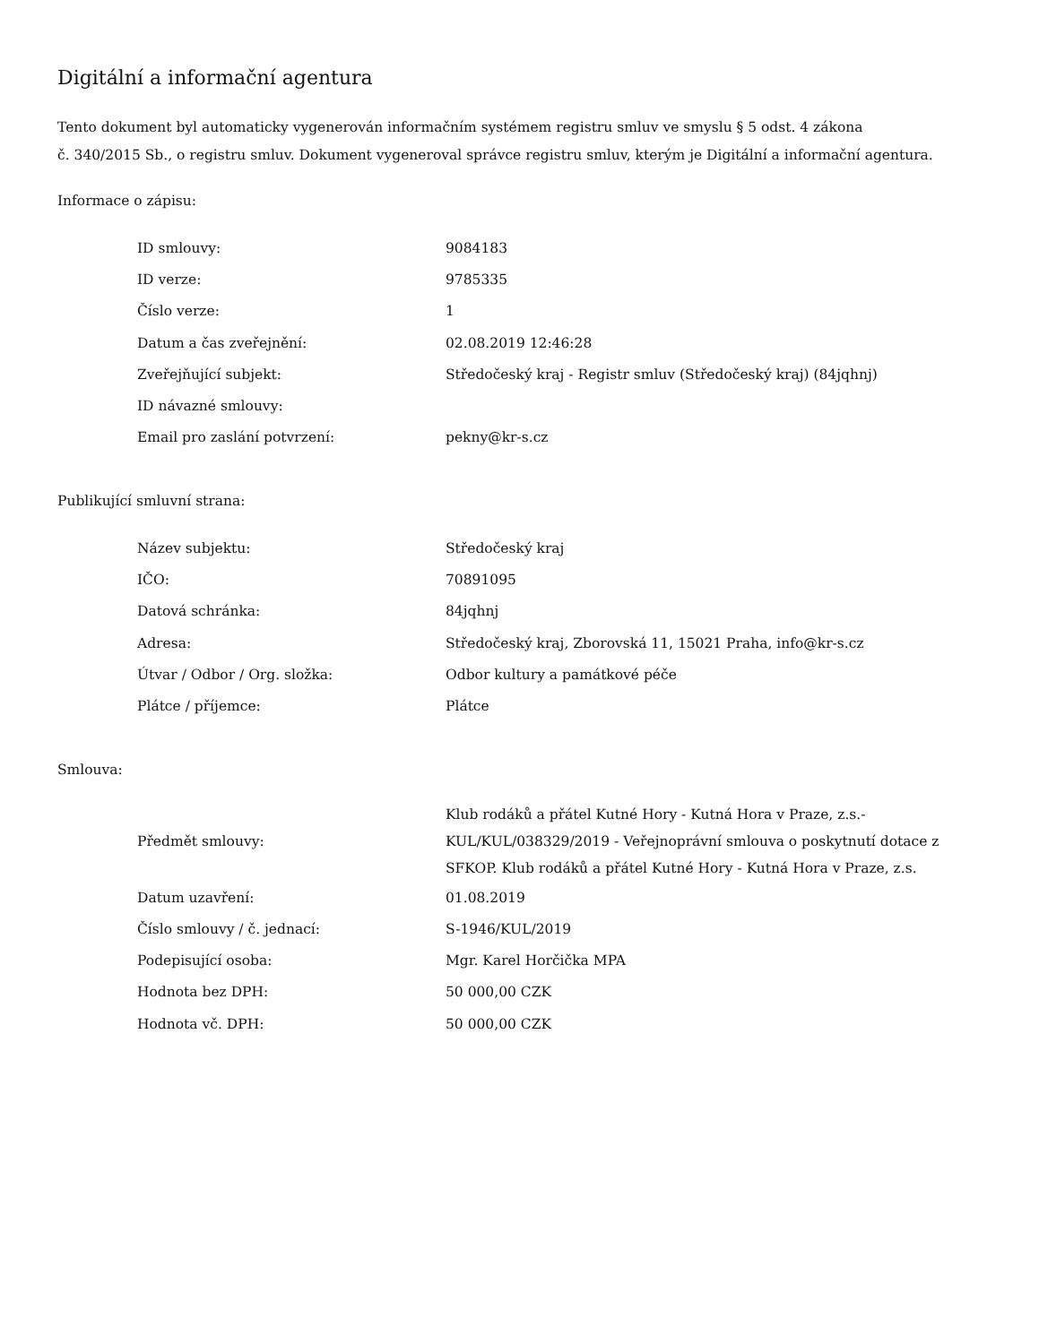Digitální a informační agentura
Tento dokument byl automaticky vygenerován informačním systémem registru smluv ve smyslu § 5 odst. 4 zákona
č. 340/2015 Sb., o registru smluv. Dokument vygeneroval správce registru smluv, kterým je Digitální a informační agentura.
Informace o zápisu:
| ID smlouvy: | 9084183 |
| ID verze: | 9785335 |
| Číslo verze: | 1 |
| Datum a čas zveřejnění: | 02.08.2019 12:46:28 |
| Zveřejňující subjekt: | Středočeský kraj - Registr smluv (Středočeský kraj) (84jqhnj) |
| ID návazné smlouvy: | |
| Email pro zaslání potvrzení: | pekny@kr-s.cz |
Publikující smluvní strana:
| Název subjektu: | Středočeský kraj |
| IČO: | 70891095 |
| Datová schránka: | 84jqhnj |
| Adresa: | Středočeský kraj, Zborovská 11, 15021 Praha, info@kr-s.cz |
| Útvar / Odbor / Org. složka: | Odbor kultury a památkové péče |
| Plátce / příjemce: | Plátce |
Smlouva:
| Předmět smlouvy: | Klub rodáků a přátel Kutné Hory - Kutná Hora v Praze, z.s.- KUL/KUL/038329/2019 - Veřejnoprávní smlouva o poskytnutí dotace z SFKOP. Klub rodáků a přátel Kutné Hory - Kutná Hora v Praze, z.s. |
| Datum uzavření: | 01.08.2019 |
| Číslo smlouvy / č. jednací: | S-1946/KUL/2019 |
| Podepisující osoba: | Mgr. Karel Horčička MPA |
| Hodnota bez DPH: | 50 000,00 CZK |
| Hodnota vč. DPH: | 50 000,00 CZK |